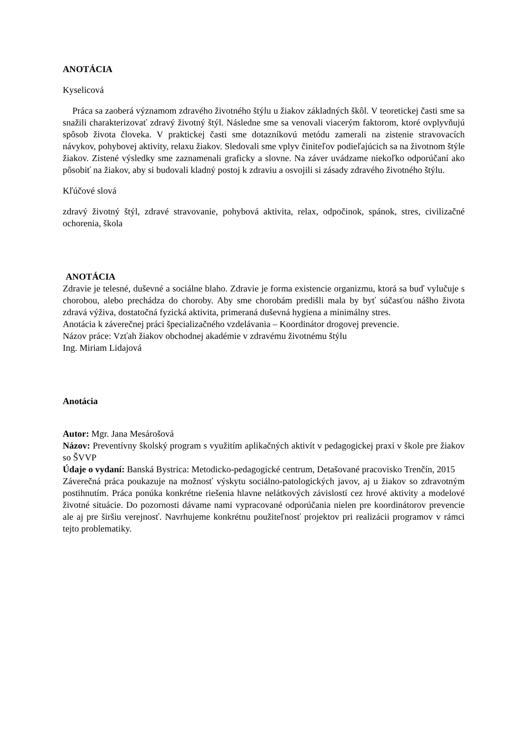ANOTÁCIA
Kyselicová
Práca sa zaoberá významom zdravého životného štýlu u žiakov základných škôl. V teoretickej časti sme sa snažili charakterizovať zdravý životný štýl. Následne sme sa venovali viacerým faktorom, ktoré ovplyvňujú spôsob života človeka. V praktickej časti sme dotazníkovú metódu zamerali na zistenie stravovacích návykov, pohybovej aktivity, relaxu žiakov. Sledovali sme vplyv činiteľov podieľajúcich sa na životnom štýle žiakov. Zistené výsledky sme zaznamenali graficky a slovne. Na záver uvádzame niekoľko odporúčaní ako pôsobiť na žiakov, aby si budovali kladný postoj k zdraviu a osvojili si zásady zdravého životného štýlu.
Kľúčové slová
zdravý životný štýl, zdravé stravovanie, pohybová aktivita, relax, odpočinok, spánok, stres, civilizačné ochorenia, škola
ANOTÁCIA
Zdravie je telesné, duševné a sociálne blaho. Zdravie je forma existencie organizmu, ktorá sa buď vylučuje s chorobou, alebo prechádza do choroby. Aby sme chorobám predišli mala by byť súčasťou nášho života zdravá výživa, dostatočná fyzická aktivita, primeraná duševná hygiena a minimálny stres.
Anotácia k záverečnej práci špecializačného vzdelávania – Koordinátor drogovej prevencie.
Názov práce: Vzťah žiakov obchodnej akadémie v zdravému životnému štýlu
Ing. Miriam Lidajová
Anotácia
Autor: Mgr. Jana Mesárošová
Názov: Preventívny školský program s využitím aplikačných aktivít v pedagogickej praxi v škole pre žiakov so ŠVVP
Údaje o vydaní: Banská Bystrica: Metodicko-pedagogické centrum, Detašované pracovisko Trenčín, 2015
Záverečná práca poukazuje na možnosť výskytu sociálno-patologických javov, aj u žiakov so zdravotným postihnutím. Práca ponúka konkrétne riešenia hlavne nelátkových závislostí cez hrové aktivity a modelové životné situácie. Do pozornosti dávame nami vypracované odporúčania nielen pre koordinátorov prevencie ale aj pre širšiu verejnosť. Navrhujeme konkrétnu použiteľnosť projektov pri realizácii programov v rámci tejto problematiky.